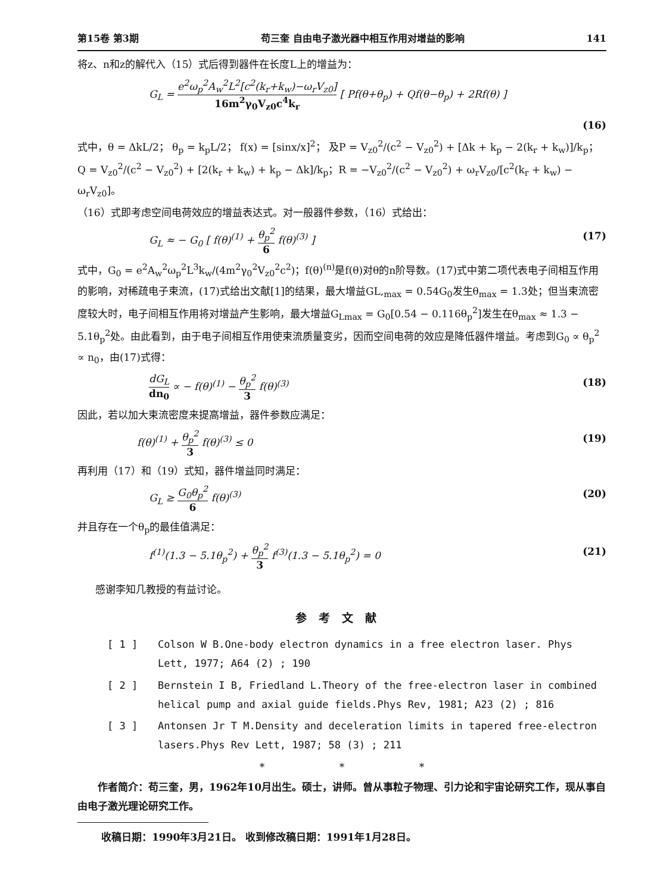第15卷 第3期 苟三奎 自由电子激光器中相互作用对增益的影响 141
将z、n和z的解代入（15）式后得到器件在长度L上的增益为：
G<sub>L</sub> = e<sup>2</sup>ω<sub>p</sub><sup>2</sup>A<sub>w</sub><sup>2</sup>L<sup>2</sup>[c<sup>2</sup>(k<sub>r</sub>+k<sub>w</sub>)−ω<sub>r</sub>V<sub>z0</sub>] 16m<sup>2</sup>γ<sub>0</sub>V<sub>z0</sub>c<sup>4</sup>k<sub>r</sub> [ Pf(θ+θ<sub>p</sub>) + Qf(θ−θ<sub>p</sub>) + 2Rf(θ) ]
(16)
式中，θ = ΔkL/2； θ<sub>p</sub> = k<sub>p</sub>L/2； f(x) = [sinx/x]<sup>2</sup>； 及P = V<sub>z0</sub><sup>2</sup>/(c<sup>2</sup> − V<sub>z0</sub><sup>2</sup>) + [Δk + k<sub>p</sub> − 2(k<sub>r</sub> + k<sub>w</sub>)]/k<sub>p</sub>； Q = V<sub>z0</sub><sup>2</sup>/(c<sup>2</sup> − V<sub>z0</sub><sup>2</sup>) + [2(k<sub>r</sub> + k<sub>w</sub>) + k<sub>p</sub> − Δk]/k<sub>p</sub>；R = −V<sub>z0</sub><sup>2</sup>/(c<sup>2</sup> − V<sub>z0</sub><sup>2</sup>) + ω<sub>r</sub>V<sub>z0</sub>/[c<sup>2</sup>(k<sub>r</sub> + k<sub>w</sub>) − ω<sub>r</sub>V<sub>z0</sub>]。
（16）式即考虑空间电荷效应的增益表达式。对一般器件参数，（16）式给出：
G<sub>L</sub> ≈ − G<sub>0</sub> [ f(θ)<sup>(1)</sup> + θ<sub>p</sub><sup>2</sup> 6 f(θ)<sup>(3)</sup> ] (17)
式中，G<sub>0</sub> = e<sup>2</sup>A<sub>w</sub><sup>2</sup>ω<sub>p</sub><sup>2</sup>L<sup>3</sup>k<sub>w</sub>/(4m<sup>2</sup>γ<sub>0</sub><sup>2</sup>V<sub>z0</sub><sup>2</sup>c<sup>2</sup>)；f(θ)<sup>(n)</sup>是f(θ)对θ的n阶导数。(17)式中第二项代表电子间相互作用的影响，对稀疏电子束流，(17)式给出文献[1]的结果，最大增益GL,<sub>max</sub> = 0.54G<sub>0</sub>发生θ<sub>max</sub> = 1.3处；但当束流密度较大时，电子间相互作用将对增益产生影响，最大增益G<sub>Lmax</sub> = G<sub>0</sub>[0.54 − 0.116θ<sub>p</sub><sup>2</sup>]发生在θ<sub>max</sub> ≈ 1.3 − 5.1θ<sub>p</sub><sup>2</sup>处。由此看到，由于电子间相互作用使束流质量变劣，因而空间电荷的效应是降低器件增益。考虑到G<sub>0</sub> ∝ θ<sub>p</sub><sup>2</sup> ∝ n<sub>0</sub>，由(17)式得：
dG<sub>L</sub> dn<sub>0</sub> ∝ − f(θ)<sup>(1)</sup> − θ<sub>p</sub><sup>2</sup> 3 f(θ)<sup>(3)</sup> (18)
因此，若以加大束流密度来提高增益，器件参数应满足：
f(θ)<sup>(1)</sup> + θ<sub>p</sub><sup>2</sup> 3 f(θ)<sup>(3)</sup> ≤ 0 (19)
再利用（17）和（19）式知，器件增益同时满足：
G<sub>L</sub> ≥ G<sub>0</sub>θ<sub>p</sub><sup>2</sup> 6 f(θ)<sup>(3)</sup> (20)
并且存在一个θ<sub>p</sub>的最佳值满足：
f<sup>(1)</sup>(1.3 − 5.1θ<sub>p</sub><sup>2</sup>) + θ<sub>p</sub><sup>2</sup> 3 f<sup>(3)</sup>(1.3 − 5.1θ<sub>p</sub><sup>2</sup>) = 0 (21)
感谢李知几教授的有益讨论。
参考文献
[ 1 ] Colson W B.One-body electron dynamics in a free electron laser. Phys Lett, 1977; A64 (2) ; 190
[ 2 ] Bernstein I B, Friedland L.Theory of the free-electron laser in combined helical pump and axial guide fields.Phys Rev, 1981; A23 (2) ; 816
[ 3 ] Antonsen Jr T M.Density and deceleration limits in tapered free-electron lasers.Phys Rev Lett, 1987; 58 (3) ; 211
* * *
作者简介：苟三奎，男，1962年10月出生。硕士，讲师。曾从事粒子物理、引力论和宇宙论研究工作，现从事自由电子激光理论研究工作。
收稿日期：1990年3月21日。 收到修改稿日期：1991年1月28日。